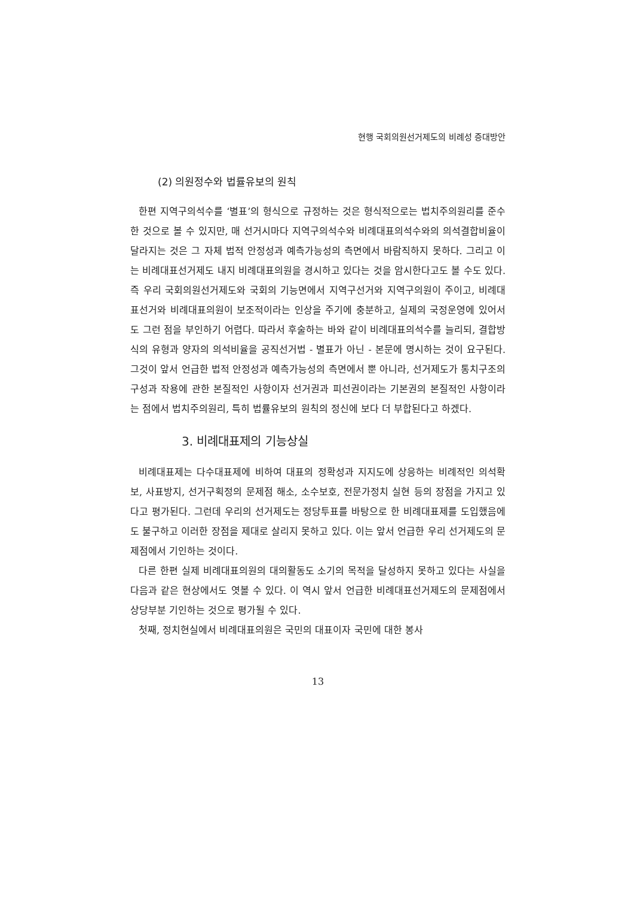현행 국회의원선거제도의 비례성 증대방안
(2) 의원정수와 법률유보의 원칙
한편 지역구의석수를 ‘별표’의 형식으로 규정하는 것은 형식적으로는 법치주의원리를 준수한 것으로 볼 수 있지만, 매 선거시마다 지역구의석수와 비례대표의석수와의 의석결합비율이 달라지는 것은 그 자체 법적 안정성과 예측가능성의 측면에서 바람직하지 못하다. 그리고 이는 비례대표선거제도 내지 비례대표의원을 경시하고 있다는 것을 암시한다고도 볼 수도 있다. 즉 우리 국회의원선거제도와 국회의 기능면에서 지역구선거와 지역구의원이 주이고, 비례대표선거와 비례대표의원이 보조적이라는 인상을 주기에 충분하고, 실제의 국정운영에 있어서도 그런 점을 부인하기 어렵다. 따라서 후술하는 바와 같이 비례대표의석수를 늘리되, 결합방식의 유형과 양자의 의석비율을 공직선거법 - 별표가 아닌 - 본문에 명시하는 것이 요구된다. 그것이 앞서 언급한 법적 안정성과 예측가능성의 측면에서 뿐 아니라, 선거제도가 통치구조의 구성과 작용에 관한 본질적인 사항이자 선거권과 피선권이라는 기본권의 본질적인 사항이라는 점에서 법치주의원리, 특히 법률유보의 원칙의 정신에 보다 더 부합된다고 하겠다.
3. 비례대표제의 기능상실
비례대표제는 다수대표제에 비하여 대표의 정확성과 지지도에 상응하는 비례적인 의석확보, 사표방지, 선거구획정의 문제점 해소, 소수보호, 전문가정치 실현 등의 장점을 가지고 있다고 평가된다. 그런데 우리의 선거제도는 정당투표를 바탕으로 한 비례대표제를 도입했음에도 불구하고 이러한 장점을 제대로 살리지 못하고 있다. 이는 앞서 언급한 우리 선거제도의 문제점에서 기인하는 것이다.
다른 한편 실제 비례대표의원의 대의활동도 소기의 목적을 달성하지 못하고 있다는 사실을 다음과 같은 현상에서도 엿볼 수 있다. 이 역시 앞서 언급한 비례대표선거제도의 문제점에서 상당부분 기인하는 것으로 평가될 수 있다.
첫째, 정치현실에서 비례대표의원은 국민의 대표이자 국민에 대한 봉사
13